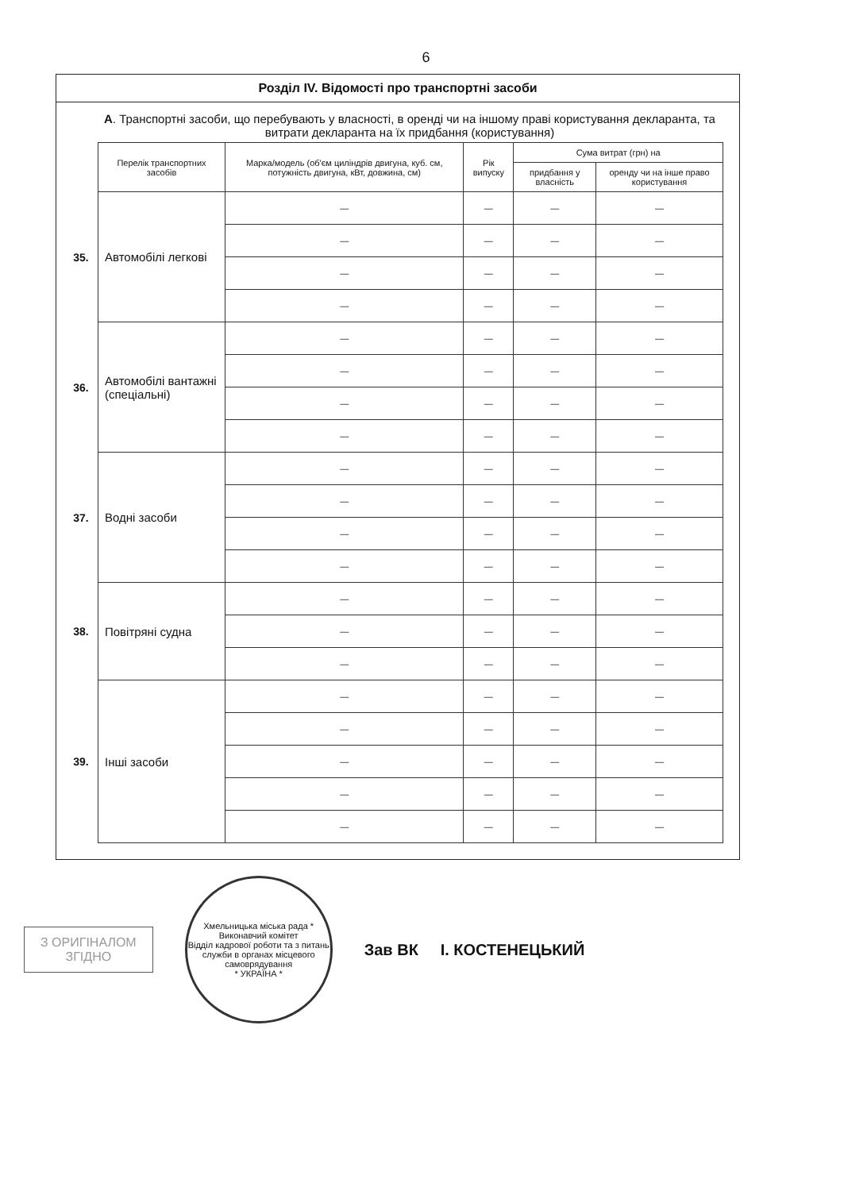6
Розділ IV. Відомості про транспортні засоби
А. Транспортні засоби, що перебувають у власності, в оренді чи на іншому праві користування декларанта, та витрати декларанта на їх придбання (користування)
| | Перелік транспортних засобів | Марка/модель (об'єм циліндрів двигуна, куб. см, потужність двигуна, кВт, довжина, см) | Рік випуску | Сума витрат (грн) на | |
| --- | --- | --- | --- | --- | --- |
| | | | | придбання у власність | оренду чи на інше право користування |
| 35. | Автомобілі легкові | — | — | — | — |
| | | — | — | — | — |
| | | — | — | — | — |
| | | — | — | — | — |
| 36. | Автомобілі вантажні (спеціальні) | — | — | — | — |
| | | — | — | — | — |
| | | — | — | — | — |
| | | — | — | — | — |
| 37. | Водні засоби | — | — | — | — |
| | | — | — | — | — |
| | | — | — | — | — |
| | | — | — | — | — |
| 38. | Повітряні судна | — | — | — | — |
| | | — | — | — | — |
| | | — | — | — | — |
| 39. | Інші засоби | — | — | — | — |
| | | — | — | — | — |
| | | — | — | — | — |
| | | — | — | — | — |
| | | — | — | — | — |
З ОРИГІНАЛОМ
ЗГІДНО
Хмельницька міська рада * Виконавчий комітет
Відділ кадрової роботи та з питань служби в органах місцевого самоврядування
* УКРАЇНА *
Зав ВК І. КОСТЕНЕЦЬКИЙ